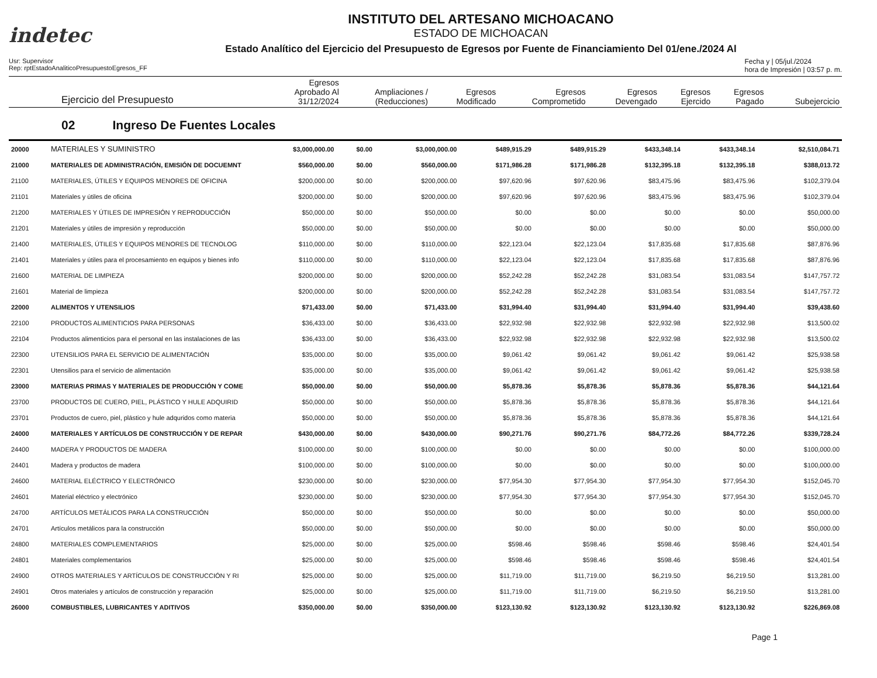indetec
INSTITUTO DEL ARTESANO MICHOACANO
ESTADO DE MICHOACAN
Estado Analítico del Ejercicio del Presupuesto de Egresos por Fuente de Financiamiento Del 01/ene./2024 Al
Usr: Supervisor
Rep: rptEstadoAnaliticoPresupuestoEgresos_FF
Fecha y | 05/jul./2024
hora de Impresión | 03:57 p. m.
| Ejercicio del Presupuesto | Egresos Aprobado Al 31/12/2024 | Ampliaciones / (Reducciones) | Egresos Modificado | Egresos Comprometido | Egresos Devengado | Egresos Ejercido | Egresos Pagado | Subejercicio |
| --- | --- | --- | --- | --- | --- | --- | --- | --- |
02 Ingreso De Fuentes Locales
| 20000 | MATERIALES Y SUMINISTRO | $3,000,000.00 | $0.00 | $3,000,000.00 | $489,915.29 | $489,915.29 | $433,348.14 | $433,348.14 | $2,510,084.71 |
| 21000 | MATERIALES DE ADMINISTRACIÓN, EMISIÓN DE DOCUEMNT | $560,000.00 | $0.00 | $560,000.00 | $171,986.28 | $171,986.28 | $132,395.18 | $132,395.18 | $388,013.72 |
| 21100 | MATERIALES, ÚTILES Y EQUIPOS MENORES DE OFICINA | $200,000.00 | $0.00 | $200,000.00 | $97,620.96 | $97,620.96 | $83,475.96 | $83,475.96 | $102,379.04 |
| 21101 | Materiales y útiles de oficina | $200,000.00 | $0.00 | $200,000.00 | $97,620.96 | $97,620.96 | $83,475.96 | $83,475.96 | $102,379.04 |
| 21200 | MATERIALES Y ÚTILES DE IMPRESIÓN Y REPRODUCCIÓN | $50,000.00 | $0.00 | $50,000.00 | $0.00 | $0.00 | $0.00 | $0.00 | $50,000.00 |
| 21201 | Materiales y útiles de impresión y reproducción | $50,000.00 | $0.00 | $50,000.00 | $0.00 | $0.00 | $0.00 | $0.00 | $50,000.00 |
| 21400 | MATERIALES, ÚTILES Y EQUIPOS MENORES DE TECNOLOG | $110,000.00 | $0.00 | $110,000.00 | $22,123.04 | $22,123.04 | $17,835.68 | $17,835.68 | $87,876.96 |
| 21401 | Materiales y útiles para el procesamiento en equipos y bienes info | $110,000.00 | $0.00 | $110,000.00 | $22,123.04 | $22,123.04 | $17,835.68 | $17,835.68 | $87,876.96 |
| 21600 | MATERIAL DE LIMPIEZA | $200,000.00 | $0.00 | $200,000.00 | $52,242.28 | $52,242.28 | $31,083.54 | $31,083.54 | $147,757.72 |
| 21601 | Material de limpieza | $200,000.00 | $0.00 | $200,000.00 | $52,242.28 | $52,242.28 | $31,083.54 | $31,083.54 | $147,757.72 |
| 22000 | ALIMENTOS Y UTENSILIOS | $71,433.00 | $0.00 | $71,433.00 | $31,994.40 | $31,994.40 | $31,994.40 | $31,994.40 | $39,438.60 |
| 22100 | PRODUCTOS ALIMENTICIOS PARA PERSONAS | $36,433.00 | $0.00 | $36,433.00 | $22,932.98 | $22,932.98 | $22,932.98 | $22,932.98 | $13,500.02 |
| 22104 | Productos alimenticios para el personal en las instalaciones de las | $36,433.00 | $0.00 | $36,433.00 | $22,932.98 | $22,932.98 | $22,932.98 | $22,932.98 | $13,500.02 |
| 22300 | UTENSILIOS PARA EL SERVICIO DE ALIMENTACIÓN | $35,000.00 | $0.00 | $35,000.00 | $9,061.42 | $9,061.42 | $9,061.42 | $9,061.42 | $25,938.58 |
| 22301 | Utensilios para el servicio de alimentación | $35,000.00 | $0.00 | $35,000.00 | $9,061.42 | $9,061.42 | $9,061.42 | $9,061.42 | $25,938.58 |
| 23000 | MATERIAS PRIMAS Y MATERIALES DE PRODUCCIÓN Y COME | $50,000.00 | $0.00 | $50,000.00 | $5,878.36 | $5,878.36 | $5,878.36 | $5,878.36 | $44,121.64 |
| 23700 | PRODUCTOS DE CUERO, PIEL, PLÁSTICO Y HULE ADQUIRID | $50,000.00 | $0.00 | $50,000.00 | $5,878.36 | $5,878.36 | $5,878.36 | $5,878.36 | $44,121.64 |
| 23701 | Productos de cuero, piel, plástico y hule adquridos como materia | $50,000.00 | $0.00 | $50,000.00 | $5,878.36 | $5,878.36 | $5,878.36 | $5,878.36 | $44,121.64 |
| 24000 | MATERIALES Y ARTÍCULOS DE CONSTRUCCIÓN Y DE REPAR | $430,000.00 | $0.00 | $430,000.00 | $90,271.76 | $90,271.76 | $84,772.26 | $84,772.26 | $339,728.24 |
| 24400 | MADERA Y PRODUCTOS DE MADERA | $100,000.00 | $0.00 | $100,000.00 | $0.00 | $0.00 | $0.00 | $0.00 | $100,000.00 |
| 24401 | Madera y productos de madera | $100,000.00 | $0.00 | $100,000.00 | $0.00 | $0.00 | $0.00 | $0.00 | $100,000.00 |
| 24600 | MATERIAL ELÉCTRICO Y ELECTRÓNICO | $230,000.00 | $0.00 | $230,000.00 | $77,954.30 | $77,954.30 | $77,954.30 | $77,954.30 | $152,045.70 |
| 24601 | Material eléctrico y electrónico | $230,000.00 | $0.00 | $230,000.00 | $77,954.30 | $77,954.30 | $77,954.30 | $77,954.30 | $152,045.70 |
| 24700 | ARTÍCULOS METÁLICOS PARA LA CONSTRUCCIÓN | $50,000.00 | $0.00 | $50,000.00 | $0.00 | $0.00 | $0.00 | $0.00 | $50,000.00 |
| 24701 | Artículos metálicos para la construcción | $50,000.00 | $0.00 | $50,000.00 | $0.00 | $0.00 | $0.00 | $0.00 | $50,000.00 |
| 24800 | MATERIALES COMPLEMENTARIOS | $25,000.00 | $0.00 | $25,000.00 | $598.46 | $598.46 | $598.46 | $598.46 | $24,401.54 |
| 24801 | Materiales complementarios | $25,000.00 | $0.00 | $25,000.00 | $598.46 | $598.46 | $598.46 | $598.46 | $24,401.54 |
| 24900 | OTROS MATERIALES Y ARTÍCULOS DE CONSTRUCCIÓN Y RI | $25,000.00 | $0.00 | $25,000.00 | $11,719.00 | $11,719.00 | $6,219.50 | $6,219.50 | $13,281.00 |
| 24901 | Otros materiales y artículos de construcción y reparación | $25,000.00 | $0.00 | $25,000.00 | $11,719.00 | $11,719.00 | $6,219.50 | $6,219.50 | $13,281.00 |
| 26000 | COMBUSTIBLES, LUBRICANTES Y ADITIVOS | $350,000.00 | $0.00 | $350,000.00 | $123,130.92 | $123,130.92 | $123,130.92 | $123,130.92 | $226,869.08 |
Page 1